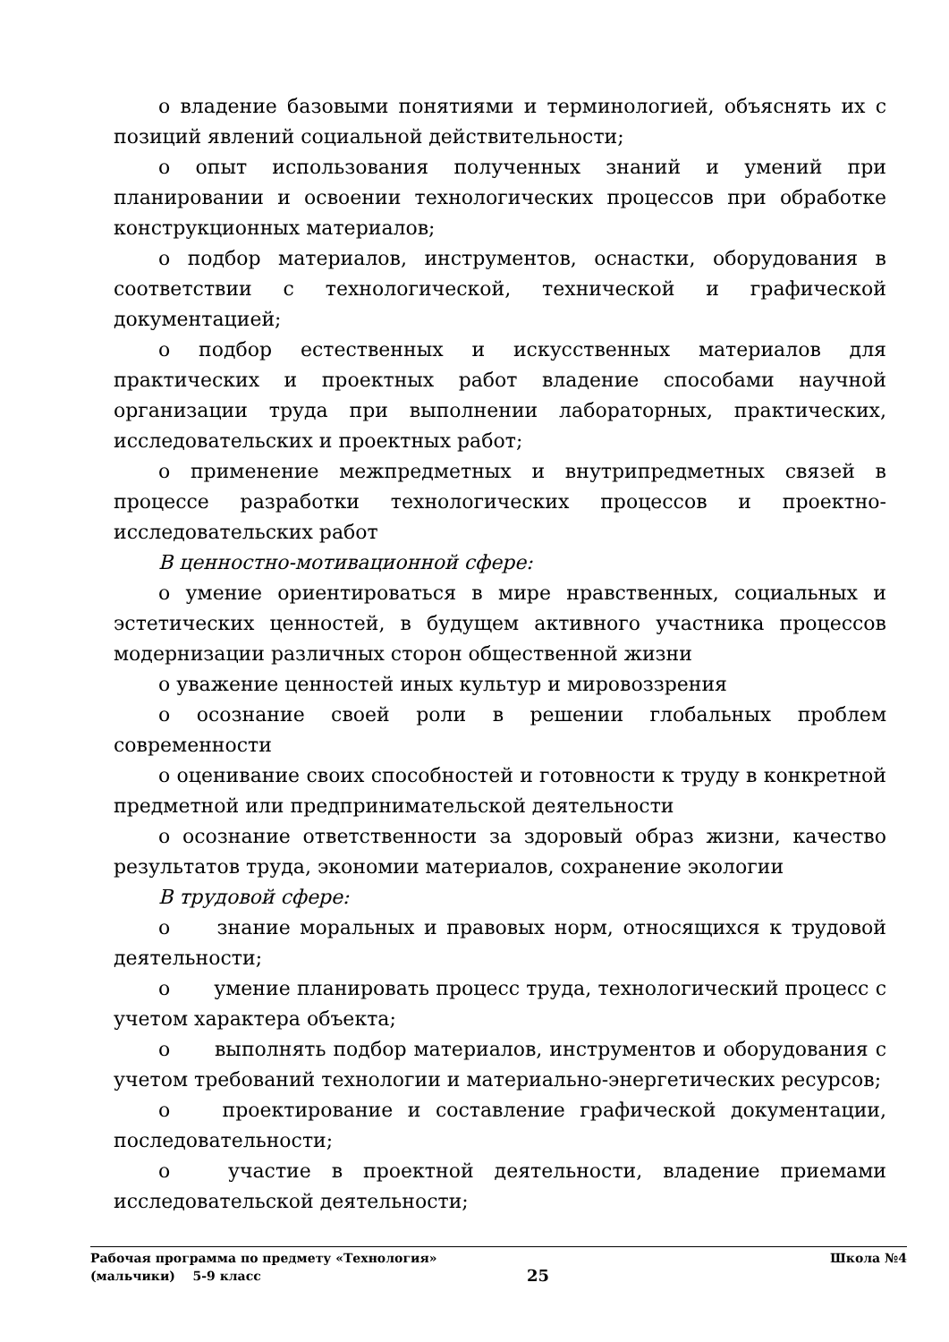o владение базовыми понятиями и терминологией, объяснять их с позиций явлений социальной действительности;
o опыт использования полученных знаний и умений при планировании и освоении технологических процессов при обработке конструкционных материалов;
o подбор материалов, инструментов, оснастки, оборудования в соответствии с технологической, технической и графической документацией;
o подбор естественных и искусственных материалов для практических и проектных работ владение способами научной организации труда при выполнении лабораторных, практических, исследовательских и проектных работ;
o применение межпредметных и внутрипредметных связей в процессе разработки технологических процессов и проектно-исследовательских работ
В ценностно-мотивационной сфере:
o умение ориентироваться в мире нравственных, социальных и эстетических ценностей, в будущем активного участника процессов модернизации различных сторон общественной жизни
o уважение ценностей иных культур и мировоззрения
o осознание своей роли в решении глобальных проблем современности
o оценивание своих способностей и готовности к труду в конкретной предметной или предпринимательской деятельности
o осознание ответственности за здоровый образ жизни, качество результатов труда, экономии материалов, сохранение экологии
В трудовой сфере:
o знание моральных и правовых норм, относящихся к трудовой деятельности;
o умение планировать процесс труда, технологический процесс с учетом характера объекта;
o выполнять подбор материалов, инструментов и оборудования с учетом требований технологии и материально-энергетических ресурсов;
o проектирование и составление графической документации, последовательности;
o участие в проектной деятельности, владение приемами исследовательской деятельности;
Рабочая программа по предмету «Технология» Школа №4
(мальчики) 5-9 класс 25